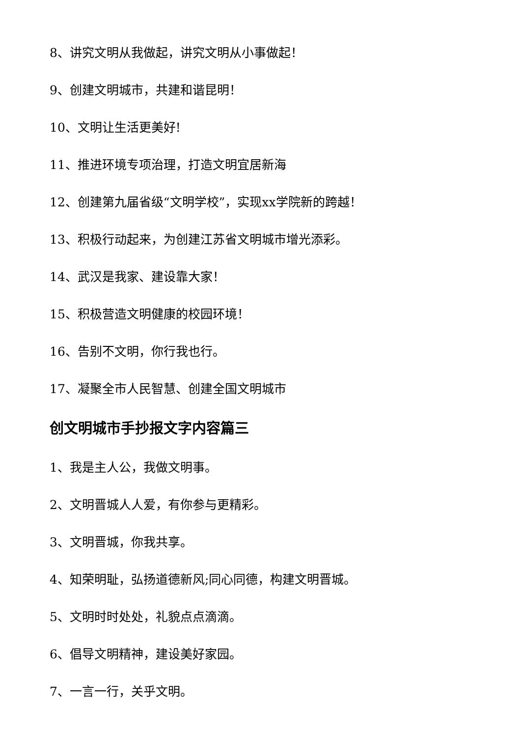8、讲究文明从我做起，讲究文明从小事做起！
9、创建文明城市，共建和谐昆明！
10、文明让生活更美好!
11、推进环境专项治理，打造文明宜居新海
12、创建第九届省级“文明学校”，实现xx学院新的跨越！
13、积极行动起来，为创建江苏省文明城市增光添彩。
14、武汉是我家、建设靠大家！
15、积极营造文明健康的校园环境！
16、告别不文明，你行我也行。
17、凝聚全市人民智慧、创建全国文明城市
创文明城市手抄报文字内容篇三
1、我是主人公，我做文明事。
2、文明晋城人人爱，有你参与更精彩。
3、文明晋城，你我共享。
4、知荣明耻，弘扬道德新风;同心同德，构建文明晋城。
5、文明时时处处，礼貌点点滴滴。
6、倡导文明精神，建设美好家园。
7、一言一行，关乎文明。